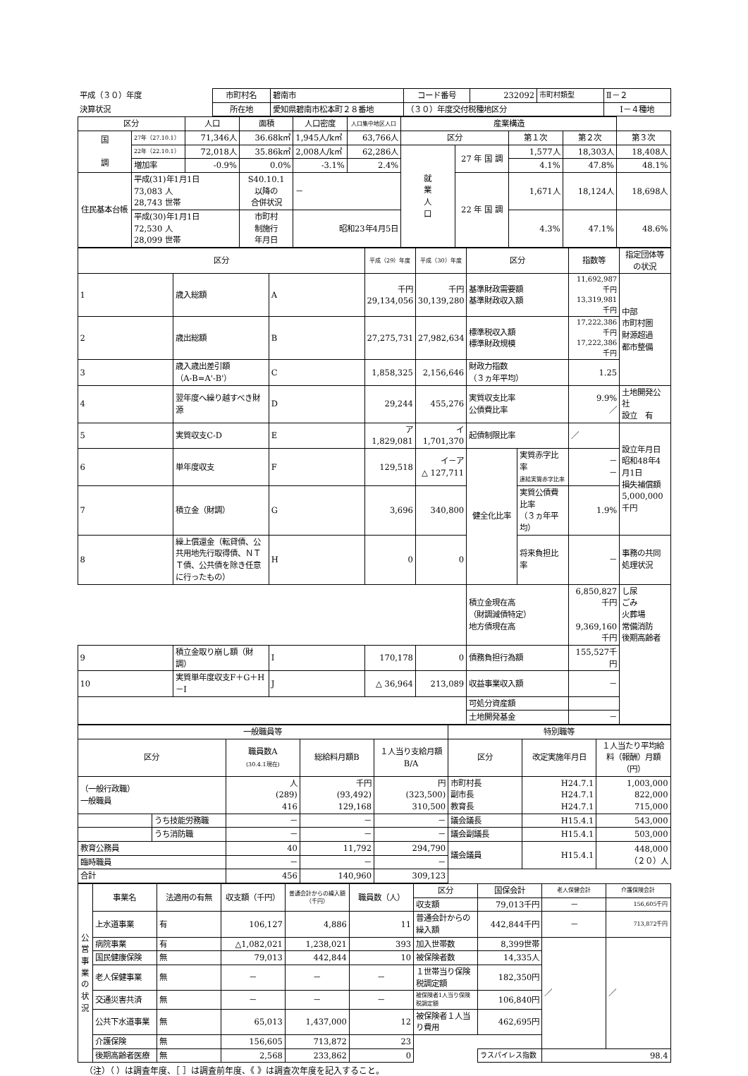| 平成（３０）年度 | 市町村名 | 碧南市 | コード番号 | 232092 | 市町村類型 | Ⅱ－２ |
| 決算状況 | 所在地 | 愛知県碧南市松本町２８番地 | （３０）年度交付税種地区分 | | | Ⅰ－４種地 |
| 区分 | | 人口 | 面積 | 人口密度 | 人口集中地区人口 | 産業構造 | | | | |
| --- | --- | --- | --- | --- | --- | --- | --- | --- | --- | --- |
| 国 調 | 27年（27.10.1） | 71,346人 | 36.68k㎡ | 1,945人/k㎡ | 63,766人 | 区分 | | 第１次 | 第２次 | 第３次 |
| | 22年（22.10.1） | 72,018人 | 35.86k㎡ | 2,008人/k㎡ | 62,286人 | 就 業 人 口 | 27 年 国 調 | 1,577人 | 18,303人 | 18,408人 |
| | 増加率 | -0.9% | 0.0% | -3.1% | 2.4% | | | 4.1% | 47.8% | 48.1% |
| 住民基本台帳 | 平成(31)年1月1日 73,083 人 28,743 世帯 | | S40.10.1 以降の 合併状況 | － | | | 22 年 国 調 | 1,671人 | 18,124人 | 18,698人 |
| | 平成(30)年1月1日 72,530 人 28,099 世帯 | | 市町村 制施行 年月日 | 昭和23年4月5日 | | | | 4.3% | 47.1% | 48.6% |
| 区分 | | | 平成（29）年度 | 平成（30）年度 | 区分 | | 指数等 | 指定団体等の状況 |
| --- | --- | --- | --- | --- | --- | --- | --- | --- |
| 1 | 歳入総額 | A | 千円 29,134,056 | 千円 30,139,280 | 基準財政需要額 基準財政収入額 | | 11,692,987千円 13,319,981千円 | 中部 市町村圏 財源超過 都市整備 |
| 2 | 歳出総額 | B | 27,275,731 | 27,982,634 | 標準税収入額 標準財政規模 | | 17,222,386千円 17,222,386千円 | |
| 3 | 歳入歳出差引額 （A-B=A'-B'） | C | 1,858,325 | 2,156,646 | 財政力指数 （３ヵ年平均） | | 1.25 | |
| 4 | 翌年度へ繰り越すべき財源 | D | 29,244 | 455,276 | 実質収支比率 公債費比率 | | 9.9% ／ | 土地開発公社 設立 有 |
| 5 | 実質収支C-D | E | ア 1,829,081 | イ 1,701,370 | 起債制限比率 | | ／ | 設立年月日 昭和48年4月1日 損失補償額 5,000,000千円 |
| 6 | 単年度収支 | F | 129,518 | イ－ア △ 127,711 | 健全化比率 | 実質赤字比率 連結実質赤字比率 | － － | |
| 7 | 積立金（財調） | G | 3,696 | 340,800 | | 実質公債費比率 （３ヵ年平均） | 1.9% | |
| 8 | 繰上償還金（転貸債、公共用地先行取得債、ＮＴＴ債、公共債を除き任意に行ったもの） | H | 0 | 0 | | 将来負担比率 | － | 事務の共同処理状況 |
| | | | | | 積立金現在高 （財調減債特定） 地方債現在高 | | 6,850,827千円 9,369,160千円 | し尿 ごみ 火葬場 常備消防 後期高齢者 |
| 9 | 積立金取り崩し額（財調） | I | 170,178 | 0 | 債務負担行為額 | | 155,527千円 | |
| 10 | 実質単年度収支F＋G＋H－I | J | △ 36,964 | 213,089 | 収益事業収入額 | | － | |
| | | | | | 可処分資産額 | | | |
| | | | | | 土地開発基金 | | － | |
| 一般職員等 | | | | | 特別職等 | | |
| --- | --- | --- | --- | --- | --- | --- | --- |
| 区分 | | 職員数A (30.4.1現在) | 総給料月額B | １人当り支給月額B/A | 区分 | 改定実施年月日 | １人当たり平均給料（報酬）月額（円） |
| （一般行政職） 一般職員 | | 人 (289) 416 | 千円 (93,492) 129,168 | 円 (323,500) 310,500 | 市町村長 副市長 教育長 | H24.7.1 H24.7.1 H24.7.1 | 1,003,000 822,000 715,000 |
| | うち技能労務職 | － | － | － | 議会議長 | H15.4.1 | 543,000 |
| | うち消防職 | － | － | － | 議会副議長 | H15.4.1 | 503,000 |
| 教育公務員 | | 40 | 11,792 | 294,790 | 議会議員 | H15.4.1 | 448,000 （２０）人 |
| 臨時職員 | | － | － | － | | | |
| 合計 | | 456 | 140,960 | 309,123 | | | |
| 公営事業の状況 | 事業名 | 法適用の有無 | 収支額（千円） | 普通会計からの繰入額（千円） | 職員数（人） | 区分 | 国保会計 | 老人保健会計 | 介護保険会計 |
| | | | | | | 収支額 | 79,013千円 | － | 156,605千円 |
| | 上水道事業 | 有 | 106,127 | 4,886 | 11 | 普通会計からの繰入額 | 442,844千円 | － | 713,872千円 |
| | 病院事業 | 有 | △1,082,021 | 1,238,021 | 393 | 加入世帯数 | 8,399世帯 | ／ | ／ |
| | 国民健康保険 | 無 | 79,013 | 442,844 | 10 | 被保険者数 | 14,335人 | | |
| | 老人保健事業 | 無 | － | － | － | １世帯当り保険税調定額 | 182,350円 | | |
| | 交通災害共済 | 無 | － | － | － | 被保険者1人当り保険税調定額 | 106,840円 | | |
| | 公共下水道事業 | 無 | 65,013 | 1,437,000 | 12 | 被保険者１人当り費用 | 462,695円 | | |
| | 介護保険 | 無 | 156,605 | 713,872 | 23 | | | | |
| | 後期高齢者医療 | 無 | 2,568 | 233,862 | 0 | | ラスパイレス指数 | 98.4 | |
（注）（ ）は調査年度、［ ］は調査前年度、《 》は調査次年度を記入すること。